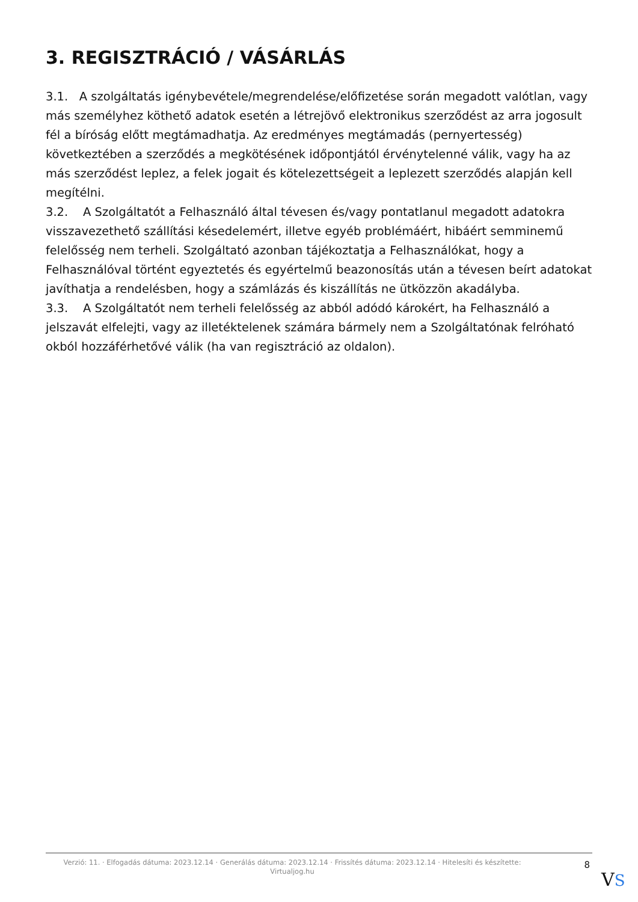3. REGISZTRÁCIÓ / VÁSÁRLÁS
3.1. A szolgáltatás igénybevétele/megrendelése/előfizetése során megadott valótlan, vagy más személyhez köthető adatok esetén a létrejövő elektronikus szerződést az arra jogosult fél a bíróság előtt megtámadhatja. Az eredményes megtámadás (pernyertesség) következtében a szerződés a megkötésének időpontjától érvénytelenné válik, vagy ha az más szerződést leplez, a felek jogait és kötelezettségeit a leplezett szerződés alapján kell megítélni.
3.2. A Szolgáltatót a Felhasználó által tévesen és/vagy pontatlanul megadott adatokra visszavezethető szállítási késedelemért, illetve egyéb problémáért, hibáért semminemű felelősség nem terheli. Szolgáltató azonban tájékoztatja a Felhasználókat, hogy a Felhasználóval történt egyeztetés és egyértelmű beazonosítás után a tévesen beírt adatokat javíthatja a rendelésben, hogy a számlázás és kiszállítás ne ütközzön akadályba.
3.3. A Szolgáltatót nem terheli felelősség az abból adódó károkért, ha Felhasználó a jelszavát elfelejti, vagy az illetéktelenek számára bármely nem a Szolgáltatónak felróható okból hozzáférhetővé válik (ha van regisztráció az oldalon).
Verzió: 11. · Elfogadás dátuma: 2023.12.14 · Generálás dátuma: 2023.12.14 · Frissítés dátuma: 2023.12.14 · Hitelesíti és készítette: Virtualjog.hu
8
VS